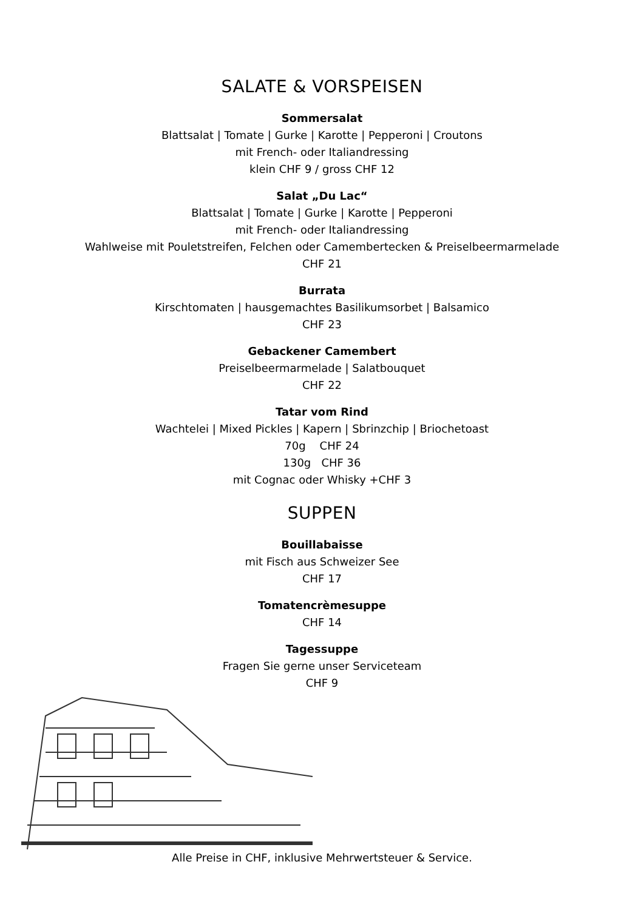SALATE & VORSPEISEN
Sommersalat
Blattsalat | Tomate | Gurke | Karotte | Pepperoni | Croutons
mit French- oder Italiandressing
klein CHF 9 / gross CHF 12
Salat „Du Lac“Blattsalat | Tomate | Gurke | Karotte | Pepperoni
mit French- oder Italiandressing
Wahlweise mit Pouletstreifen, Felchen oder Camembertecken & Preiselbeermarmelade
CHF 21
Burrata
Kirschtomaten | hausgemachtes Basilikumsorbet | Balsamico
CHF 23
Gebackener Camembert
Preiselbeermarmelade | Salatbouquet
CHF 22
Tatar vom Rind
Wachtelei | Mixed Pickles | Kapern | Sbrinzchip | Briochetoast
70g CHF 24
130g CHF 36
mit Cognac oder Whisky +CHF 3
SUPPEN
Bouillabaisse
mit Fisch aus Schweizer See
CHF 17
Tomatencrèmesuppe
CHF 14
Tagessuppe
Fragen Sie gerne unser Serviceteam
CHF 9
Alle Preise in CHF, inklusive Mehrwertsteuer & Service.